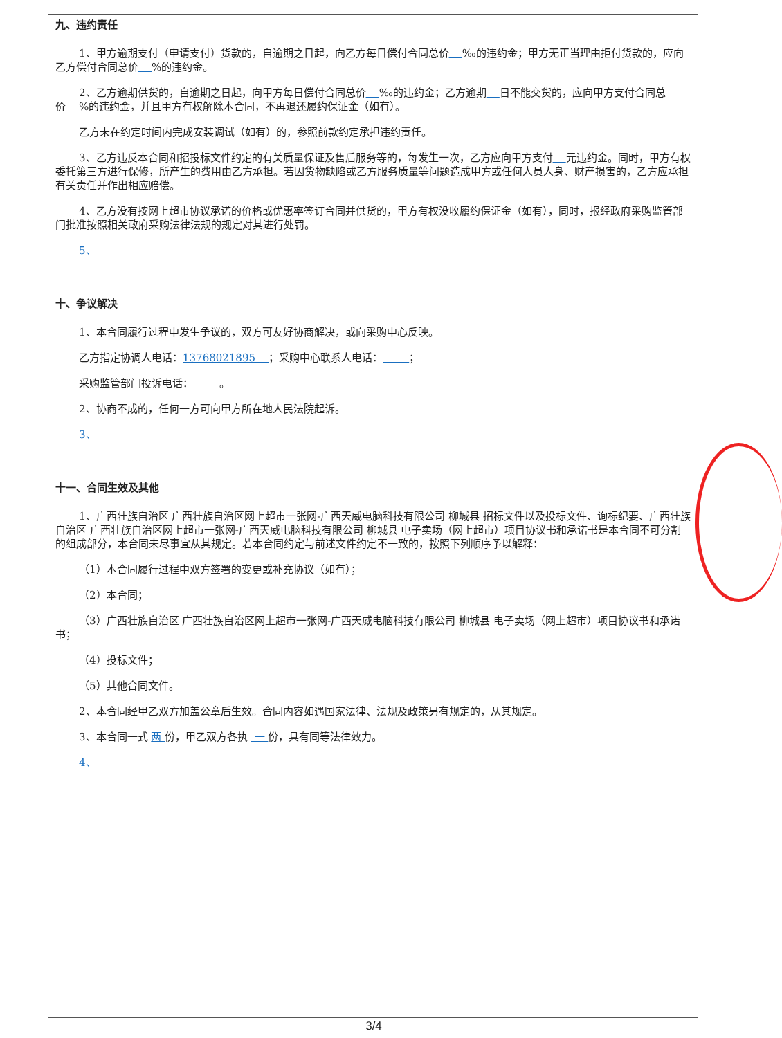九、违约责任
1、甲方逾期支付（申请支付）货款的，自逾期之日起，向乙方每日偿付合同总价 ‰的违约金；甲方无正当理由拒付货款的，应向乙方偿付合同总价 %的违约金。
2、乙方逾期供货的，自逾期之日起，向甲方每日偿付合同总价 ‰的违约金；乙方逾期 日不能交货的，应向甲方支付合同总价 %的违约金，并且甲方有权解除本合同，不再退还履约保证金（如有）。
乙方未在约定时间内完成安装调试（如有）的，参照前款约定承担违约责任。
3、乙方违反本合同和招投标文件约定的有关质量保证及售后服务等的，每发生一次，乙方应向甲方支付 元违约金。同时，甲方有权委托第三方进行保修，所产生的费用由乙方承担。若因货物缺陷或乙方服务质量等问题造成甲方或任何人员人身、财产损害的，乙方应承担有关责任并作出相应赔偿。
4、乙方没有按网上超市协议承诺的价格或优惠率签订合同并供货的，甲方有权没收履约保证金（如有），同时，报经政府采购监管部门批准按照相关政府采购法律法规的规定对其进行处罚。
5、
十、争议解决
1、本合同履行过程中发生争议的，双方可友好协商解决，或向采购中心反映。
乙方指定协调人电话：13768021895 ；采购中心联系人电话： ；
采购监管部门投诉电话： 。
2、协商不成的，任何一方可向甲方所在地人民法院起诉。
3、
十一、合同生效及其他
1、广西壮族自治区 广西壮族自治区网上超市一张网-广西天威电脑科技有限公司 柳城县 招标文件以及投标文件、询标纪要、广西壮族自治区 广西壮族自治区网上超市一张网-广西天威电脑科技有限公司 柳城县 电子卖场（网上超市）项目协议书和承诺书是本合同不可分割的组成部分，本合同未尽事宜从其规定。若本合同约定与前述文件约定不一致的，按照下列顺序予以解释：
（1）本合同履行过程中双方签署的变更或补充协议（如有）；
（2）本合同；
（3）广西壮族自治区 广西壮族自治区网上超市一张网-广西天威电脑科技有限公司 柳城县 电子卖场（网上超市）项目协议书和承诺书；
（4）投标文件；
（5）其他合同文件。
2、本合同经甲乙双方加盖公章后生效。合同内容如遇国家法律、法规及政策另有规定的，从其规定。
3、本合同一式 两 份，甲乙双方各执 一 份，具有同等法律效力。
4、
3/4